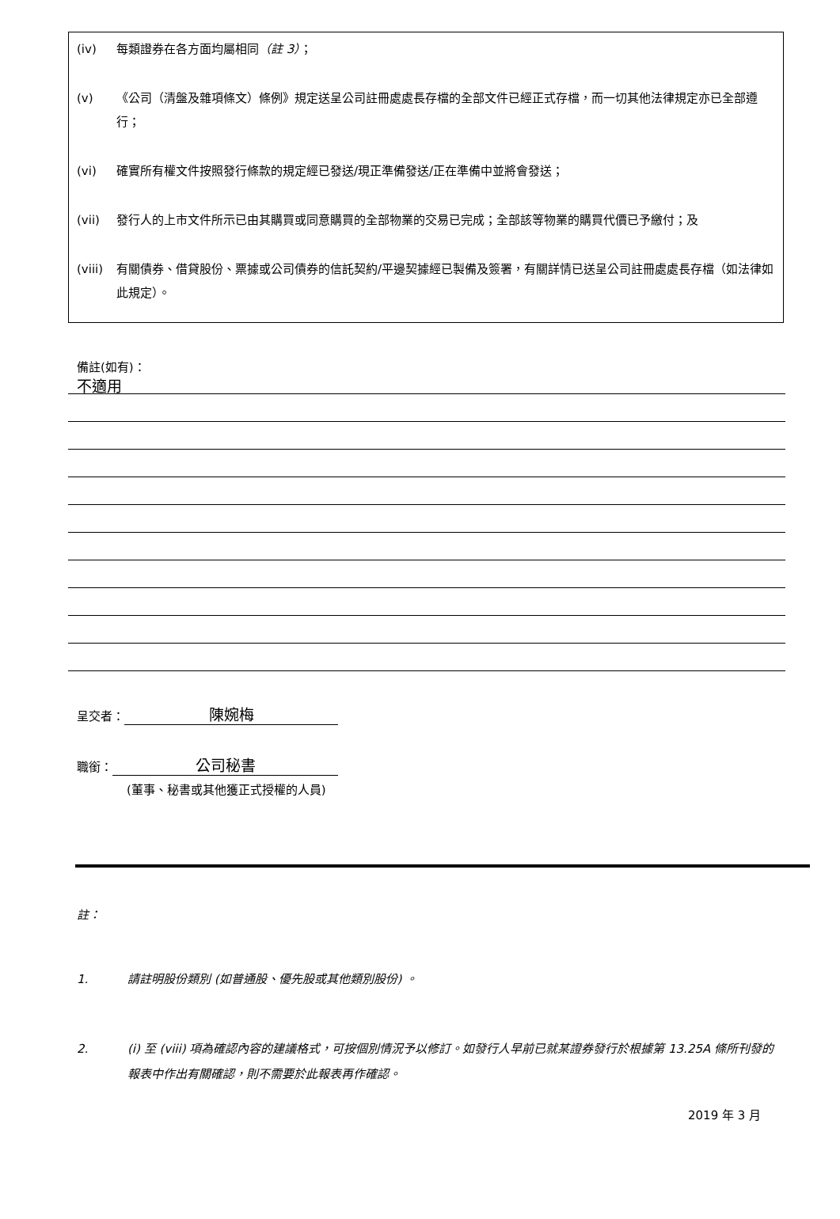(iv) 每類證券在各方面均屬相同（註 3）；
(v) 《公司（清盤及雜項條文）條例》規定送呈公司註冊處處長存檔的全部文件已經正式存檔，而一切其他法律規定亦已全部遵行；
(vi) 確實所有權文件按照發行條款的規定經已發送/現正準備發送/正在準備中並將會發送；
(vii) 發行人的上市文件所示已由其購買或同意購買的全部物業的交易已完成；全部該等物業的購買代價已予繳付；及
(viii) 有關債券、借貸股份、票據或公司債券的信託契約/平邊契據經已製備及簽署，有關詳情已送呈公司註冊處處長存檔（如法律如此規定）。
備註(如有)：
不適用
呈交者： 陳婉梅
職銜： 公司秘書
(董事、秘書或其他獲正式授權的人員)
註：
1. 請註明股份類別 (如普通股、優先股或其他類別股份) 。
2. (i) 至 (viii) 項為確認內容的建議格式，可按個別情況予以修訂。如發行人早前已就某證券發行於根據第 13.25A 條所刊發的報表中作出有關確認，則不需要於此報表再作確認。
2019 年 3 月